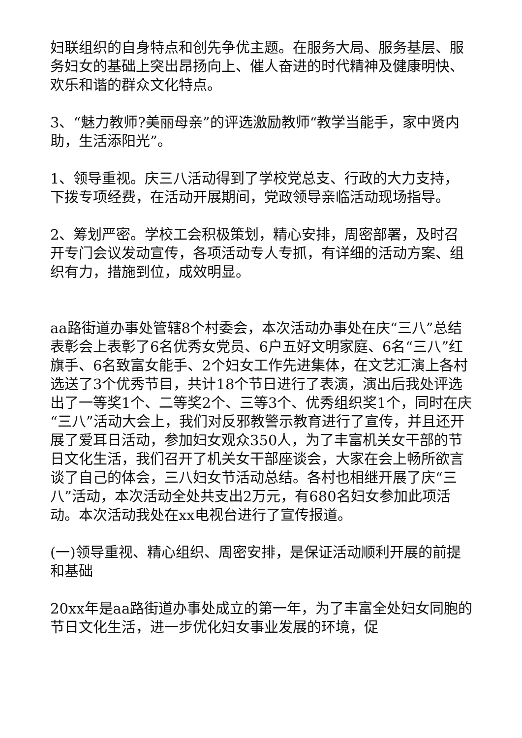妇联组织的自身特点和创先争优主题。在服务大局、服务基层、服务妇女的基础上突出昂扬向上、催人奋进的时代精神及健康明快、欢乐和谐的群众文化特点。
3、“魅力教师?美丽母亲”的评选激励教师“教学当能手，家中贤内助，生活添阳光”。
1、领导重视。庆三八活动得到了学校党总支、行政的大力支持，下拨专项经费，在活动开展期间，党政领导亲临活动现场指导。
2、筹划严密。学校工会积极策划，精心安排，周密部署，及时召开专门会议发动宣传，各项活动专人专抓，有详细的活动方案、组织有力，措施到位，成效明显。
aa路街道办事处管辖8个村委会，本次活动办事处在庆“三八”总结表彰会上表彰了6名优秀女党员、6户五好文明家庭、6名“三八”红旗手、6名致富女能手、2个妇女工作先进集体，在文艺汇演上各村选送了3个优秀节目，共计18个节日进行了表演，演出后我处评选出了一等奖1个、二等奖2个、三等3个、优秀组织奖1个，同时在庆“三八”活动大会上，我们对反邪教警示教育进行了宣传，并且还开展了爱耳日活动，参加妇女观众350人，为了丰富机关女干部的节日文化生活，我们召开了机关女干部座谈会，大家在会上畅所欲言谈了自己的体会，三八妇女节活动总结。各村也相继开展了庆“三八”活动，本次活动全处共支出2万元，有680名妇女参加此项活动。本次活动我处在xx电视台进行了宣传报道。
(一)领导重视、精心组织、周密安排，是保证活动顺利开展的前提和基础
20xx年是aa路街道办事处成立的第一年，为了丰富全处妇女同胞的节日文化生活，进一步优化妇女事业发展的环境，促